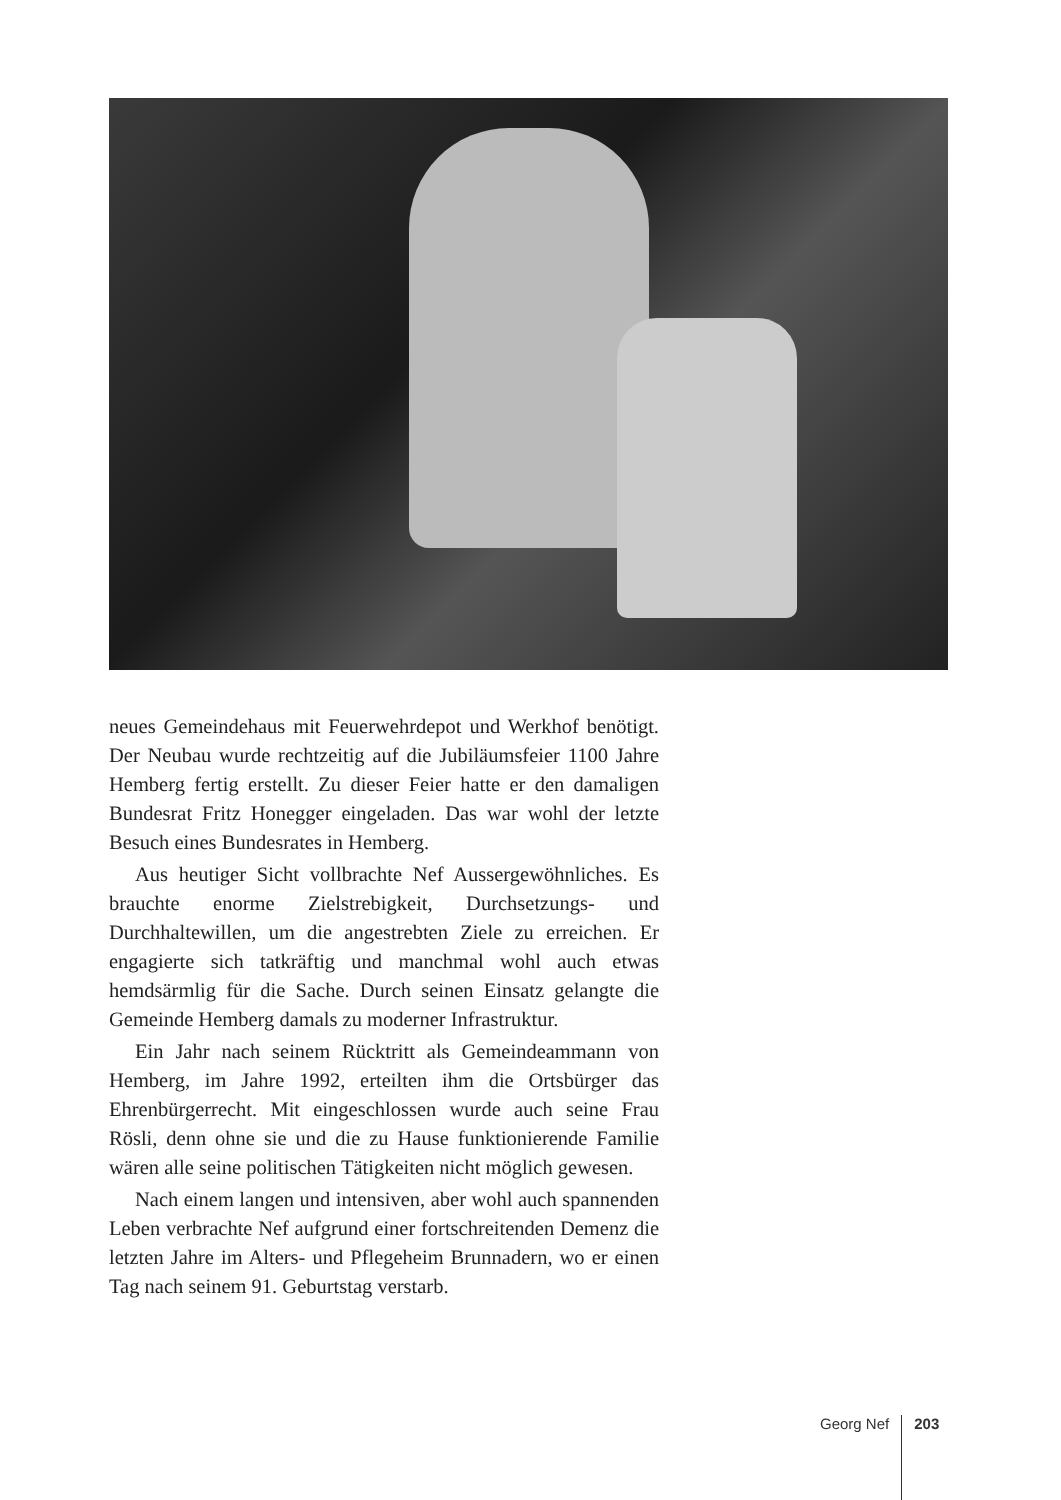neues Gemeindehaus mit Feuerwehrdepot und Werkhof benötigt. Der Neubau wurde rechtzeitig auf die Jubiläumsfeier 1100 Jahre Hemberg fertig erstellt. Zu dieser Feier hatte er den damaligen Bundesrat Fritz Honegger eingeladen. Das war wohl der letzte Besuch eines Bundesrates in Hemberg.
Aus heutiger Sicht vollbrachte Nef Aussergewöhnliches. Es brauchte enorme Zielstrebigkeit, Durchsetzungs- und Durchhaltewillen, um die angestrebten Ziele zu erreichen. Er engagierte sich tatkräftig und manchmal wohl auch etwas hemdsärmlig für die Sache. Durch seinen Einsatz gelangte die Gemeinde Hemberg damals zu moderner Infrastruktur.
Ein Jahr nach seinem Rücktritt als Gemeindeammann von Hemberg, im Jahre 1992, erteilten ihm die Ortsbürger das Ehrenbürgerrecht. Mit eingeschlossen wurde auch seine Frau Rösli, denn ohne sie und die zu Hause funktionierende Familie wären alle seine politischen Tätigkeiten nicht möglich gewesen.
Nach einem langen und intensiven, aber wohl auch spannenden Leben verbrachte Nef aufgrund einer fortschreitenden Demenz die letzten Jahre im Alters- und Pflegeheim Brunnadern, wo er einen Tag nach seinem 91. Geburtstag verstarb.
Georg Nef 203